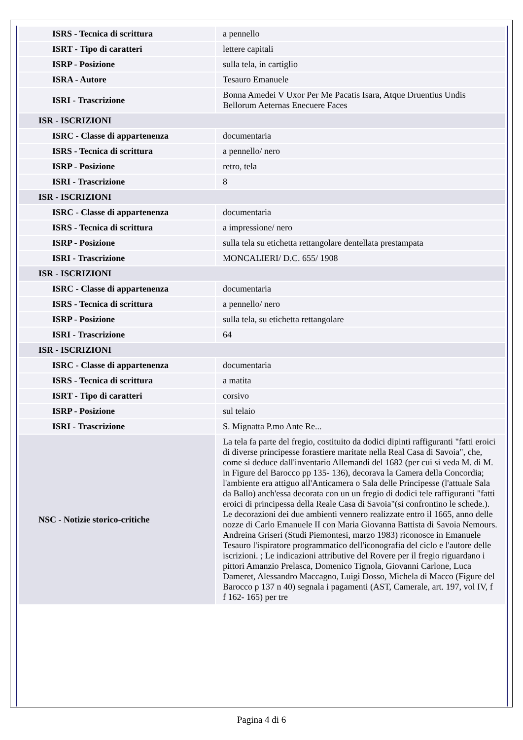| ISRS - Tecnica di scrittura | a pennello |
| ISRT - Tipo di caratteri | lettere capitali |
| ISRP - Posizione | sulla tela, in cartiglio |
| ISRA - Autore | Tesauro Emanuele |
| ISRI - Trascrizione | Bonna Amedei V Uxor Per Me Pacatis Isara, Atque Druentius Undis Bellorum Aeternas Enecuere Faces |
| ISR - ISCRIZIONI | |
| ISRC - Classe di appartenenza | documentaria |
| ISRS - Tecnica di scrittura | a pennello/ nero |
| ISRP - Posizione | retro, tela |
| ISRI - Trascrizione | 8 |
| ISR - ISCRIZIONI | |
| ISRC - Classe di appartenenza | documentaria |
| ISRS - Tecnica di scrittura | a impressione/ nero |
| ISRP - Posizione | sulla tela su etichetta rettangolare dentellata prestampata |
| ISRI - Trascrizione | MONCALIERI/ D.C. 655/ 1908 |
| ISR - ISCRIZIONI | |
| ISRC - Classe di appartenenza | documentaria |
| ISRS - Tecnica di scrittura | a pennello/ nero |
| ISRP - Posizione | sulla tela, su etichetta rettangolare |
| ISRI - Trascrizione | 64 |
| ISR - ISCRIZIONI | |
| ISRC - Classe di appartenenza | documentaria |
| ISRS - Tecnica di scrittura | a matita |
| ISRT - Tipo di caratteri | corsivo |
| ISRP - Posizione | sul telaio |
| ISRI - Trascrizione | S. Mignatta P.mo Ante Re... |
| NSC - Notizie storico-critiche | La tela fa parte del fregio, costituito da dodici dipinti raffiguranti "fatti eroici di diverse principesse forastiere maritate nella Real Casa di Savoia", che, come si deduce dall'inventario Allemandi del 1682 (per cui si veda M. di M. in Figure del Barocco pp 135- 136), decorava la Camera della Concordia; l'ambiente era attiguo all'Anticamera o Sala delle Principesse (l'attuale Sala da Ballo) anch'essa decorata con un un fregio di dodici tele raffiguranti "fatti eroici di principessa della Reale Casa di Savoia"(si confrontino le schede.). Le decorazioni dei due ambienti vennero realizzate entro il 1665, anno delle nozze di Carlo Emanuele II con Maria Giovanna Battista di Savoia Nemours. Andreina Griseri (Studi Piemontesi, marzo 1983) riconosce in Emanuele Tesauro l'ispiratore programmatico dell'iconografia del ciclo e l'autore delle iscrizioni. ; Le indicazioni attributive del Rovere per il fregio riguardano i pittori Amanzio Prelasca, Domenico Tignola, Giovanni Carlone, Luca Dameret, Alessandro Maccagno, Luigi Dosso, Michela di Macco (Figure del Barocco p 137 n 40) segnala i pagamenti (AST, Camerale, art. 197, vol IV, f f 162- 165) per tre |
Pagina 4 di 6